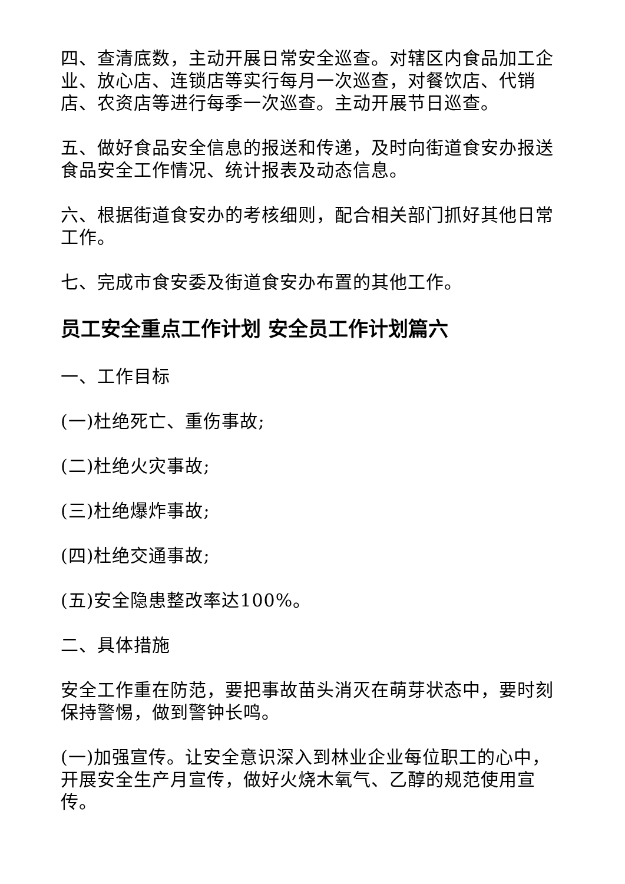四、查清底数，主动开展日常安全巡查。对辖区内食品加工企业、放心店、连锁店等实行每月一次巡查，对餐饮店、代销店、农资店等进行每季一次巡查。主动开展节日巡查。
五、做好食品安全信息的报送和传递，及时向街道食安办报送食品安全工作情况、统计报表及动态信息。
六、根据街道食安办的考核细则，配合相关部门抓好其他日常工作。
七、完成市食安委及街道食安办布置的其他工作。
员工安全重点工作计划 安全员工作计划篇六
一、工作目标
(一)杜绝死亡、重伤事故;
(二)杜绝火灾事故;
(三)杜绝爆炸事故;
(四)杜绝交通事故;
(五)安全隐患整改率达100%。
二、具体措施
安全工作重在防范，要把事故苗头消灭在萌芽状态中，要时刻保持警惕，做到警钟长鸣。
(一)加强宣传。让安全意识深入到林业企业每位职工的心中，开展安全生产月宣传，做好火烧木氧气、乙醇的规范使用宣传。